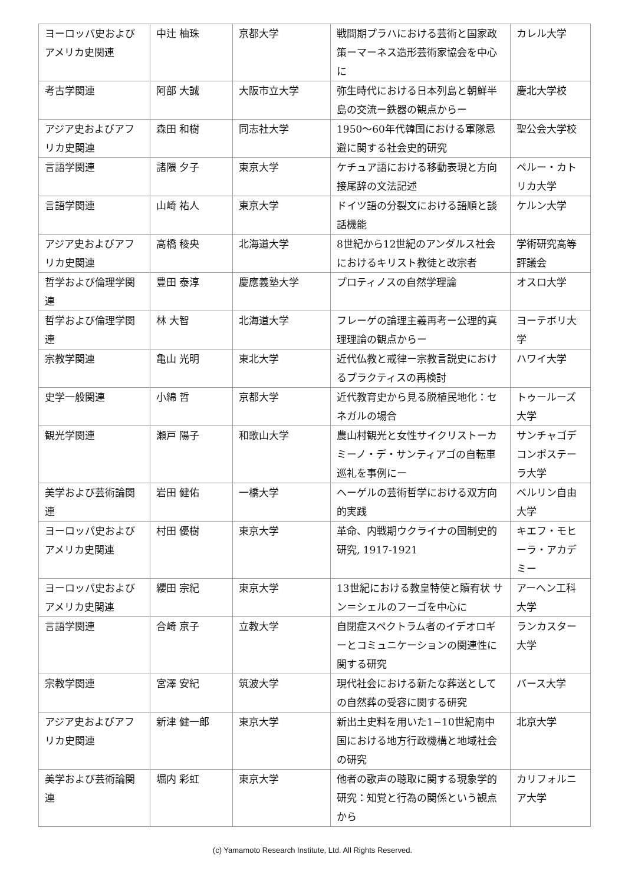| ヨーロッパ史およびアメリカ史関連 | 中辻 柚珠 | 京都大学 | 戦間期プラハにおける芸術と国家政策ーマーネス造形芸術家協会を中心に | カレル大学 |
| 考古学関連 | 阿部 大誠 | 大阪市立大学 | 弥生時代における日本列島と朝鮮半島の交流ー鉄器の観点からー | 慶北大学校 |
| アジア史およびアフリカ史関連 | 森田 和樹 | 同志社大学 | 1950〜60年代韓国における軍隊忌避に関する社会史的研究 | 聖公会大学校 |
| 言語学関連 | 諸隈 夕子 | 東京大学 | ケチュア語における移動表現と方向接尾辞の文法記述 | ペルー・カトリカ大学 |
| 言語学関連 | 山崎 祐人 | 東京大学 | ドイツ語の分裂文における語順と談話機能 | ケルン大学 |
| アジア史およびアフリカ史関連 | 高橋 稜央 | 北海道大学 | 8世紀から12世紀のアンダルス社会におけるキリスト教徒と改宗者 | 学術研究高等評議会 |
| 哲学および倫理学関連 | 豊田 泰淳 | 慶應義塾大学 | プロティノスの自然学理論 | オスロ大学 |
| 哲学および倫理学関連 | 林 大智 | 北海道大学 | フレーゲの論理主義再考ー公理的真理理論の観点からー | ヨーテボリ大学 |
| 宗教学関連 | 亀山 光明 | 東北大学 | 近代仏教と戒律ー宗教言説史におけるプラクティスの再検討 | ハワイ大学 |
| 史学一般関連 | 小綿 哲 | 京都大学 | 近代教育史から見る脱植民地化：セネガルの場合 | トゥールーズ大学 |
| 観光学関連 | 瀬戸 陽子 | 和歌山大学 | 農山村観光と女性サイクリストーカミーノ・デ・サンティアゴの自転車巡礼を事例にー | サンチャゴデコンポステーラ大学 |
| 美学および芸術論関連 | 岩田 健佑 | 一橋大学 | ヘーゲルの芸術哲学における双方向的実践 | ベルリン自由大学 |
| ヨーロッパ史およびアメリカ史関連 | 村田 優樹 | 東京大学 | 革命、内戦期ウクライナの国制史的研究, 1917-1921 | キエフ・モヒーラ・アカデミー |
| ヨーロッパ史およびアメリカ史関連 | 纓田 宗紀 | 東京大学 | 13世紀における教皇特使と贖宥状 サン＝シェルのフーゴを中心に | アーヘン工科大学 |
| 言語学関連 | 合崎 京子 | 立教大学 | 自閉症スペクトラム者のイデオロギーとコミュニケーションの関連性に関する研究 | ランカスター大学 |
| 宗教学関連 | 宮澤 安紀 | 筑波大学 | 現代社会における新たな葬送としての自然葬の受容に関する研究 | バース大学 |
| アジア史およびアフリカ史関連 | 新津 健一郎 | 東京大学 | 新出土史料を用いた1−10世紀南中国における地方行政機構と地域社会の研究 | 北京大学 |
| 美学および芸術論関連 | 堀内 彩虹 | 東京大学 | 他者の歌声の聴取に関する現象学的研究：知覚と行為の関係という観点から | カリフォルニア大学 |
(c) Yamamoto Research Institute, Ltd. All Rights Reserved.